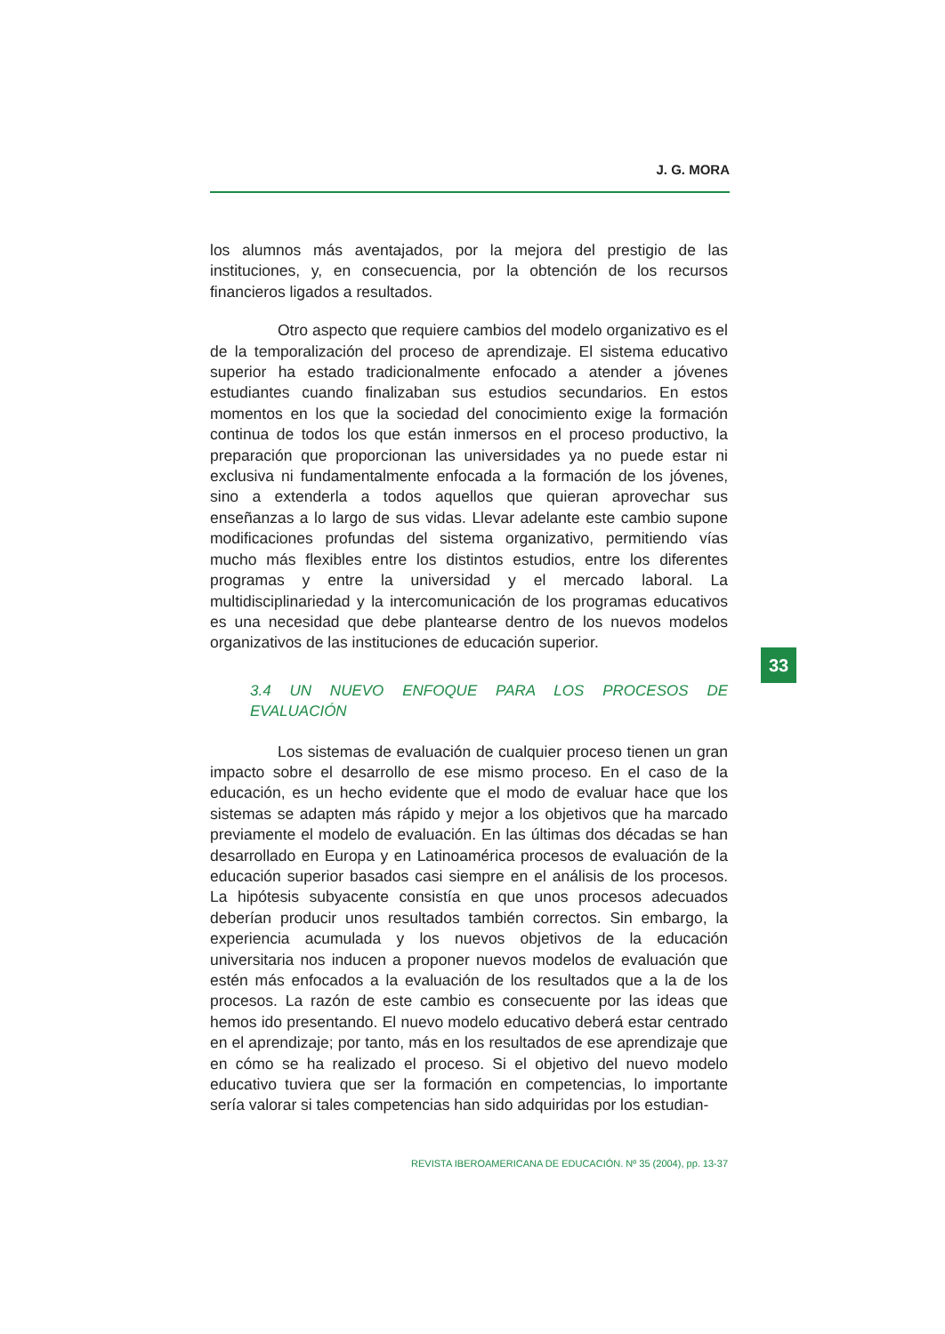J. G. MORA
los alumnos más aventajados, por la mejora del prestigio de las instituciones, y, en consecuencia, por la obtención de los recursos financieros ligados a resultados.
Otro aspecto que requiere cambios del modelo organizativo es el de la temporalización del proceso de aprendizaje. El sistema educativo superior ha estado tradicionalmente enfocado a atender a jóvenes estudiantes cuando finalizaban sus estudios secundarios. En estos momentos en los que la sociedad del conocimiento exige la formación continua de todos los que están inmersos en el proceso productivo, la preparación que proporcionan las universidades ya no puede estar ni exclusiva ni fundamentalmente enfocada a la formación de los jóvenes, sino a extenderla a todos aquellos que quieran aprovechar sus enseñanzas a lo largo de sus vidas. Llevar adelante este cambio supone modificaciones profundas del sistema organizativo, permitiendo vías mucho más flexibles entre los distintos estudios, entre los diferentes programas y entre la universidad y el mercado laboral. La multidisciplinariedad y la intercomunicación de los programas educativos es una necesidad que debe plantearse dentro de los nuevos modelos organizativos de las instituciones de educación superior.
3.4 UN NUEVO ENFOQUE PARA LOS PROCESOS DE EVALUACIÓN
Los sistemas de evaluación de cualquier proceso tienen un gran impacto sobre el desarrollo de ese mismo proceso. En el caso de la educación, es un hecho evidente que el modo de evaluar hace que los sistemas se adapten más rápido y mejor a los objetivos que ha marcado previamente el modelo de evaluación. En las últimas dos décadas se han desarrollado en Europa y en Latinoamérica procesos de evaluación de la educación superior basados casi siempre en el análisis de los procesos. La hipótesis subyacente consistía en que unos procesos adecuados deberían producir unos resultados también correctos. Sin embargo, la experiencia acumulada y los nuevos objetivos de la educación universitaria nos inducen a proponer nuevos modelos de evaluación que estén más enfocados a la evaluación de los resultados que a la de los procesos. La razón de este cambio es consecuente por las ideas que hemos ido presentando. El nuevo modelo educativo deberá estar centrado en el aprendizaje; por tanto, más en los resultados de ese aprendizaje que en cómo se ha realizado el proceso. Si el objetivo del nuevo modelo educativo tuviera que ser la formación en competencias, lo importante sería valorar si tales competencias han sido adquiridas por los estudian-
33
REVISTA IBEROAMERICANA DE EDUCACIÓN. Nº 35 (2004), pp. 13-37